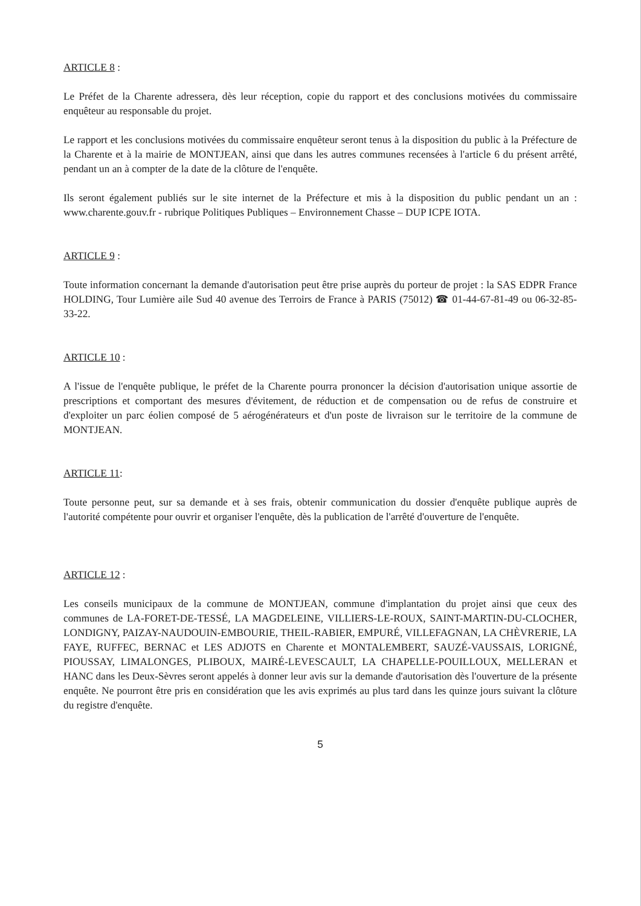ARTICLE 8 :
Le Préfet de la Charente adressera, dès leur réception, copie du rapport et des conclusions motivées du commissaire enquêteur au responsable du projet.
Le rapport et les conclusions motivées du commissaire enquêteur seront tenus à la disposition du public à la Préfecture de la Charente et à la mairie de MONTJEAN, ainsi que dans les autres communes recensées à l'article 6 du présent arrêté, pendant un an à compter de la date de la clôture de l'enquête.
Ils seront également publiés sur le site internet de la Préfecture et mis à la disposition du public pendant un an : www.charente.gouv.fr - rubrique Politiques Publiques – Environnement Chasse – DUP ICPE IOTA.
ARTICLE 9 :
Toute information concernant la demande d'autorisation peut être prise auprès du porteur de projet : la SAS EDPR France HOLDING, Tour Lumière aile Sud 40 avenue des Terroirs de France à PARIS (75012) ☎ 01-44-67-81-49 ou 06-32-85-33-22.
ARTICLE 10 :
A l'issue de l'enquête publique, le préfet de la Charente pourra prononcer la décision d'autorisation unique assortie de prescriptions et comportant des mesures d'évitement, de réduction et de compensation ou de refus de construire et d'exploiter un parc éolien composé de 5 aérogénérateurs et d'un poste de livraison sur le territoire de la commune de MONTJEAN.
ARTICLE 11:
Toute personne peut, sur sa demande et à ses frais, obtenir communication du dossier d'enquête publique auprès de l'autorité compétente pour ouvrir et organiser l'enquête, dès la publication de l'arrêté d'ouverture de l'enquête.
ARTICLE 12 :
Les conseils municipaux de la commune de MONTJEAN, commune d'implantation du projet ainsi que ceux des communes de LA-FORET-DE-TESSÉ, LA MAGDELEINE, VILLIERS-LE-ROUX, SAINT-MARTIN-DU-CLOCHER, LONDIGNY, PAIZAY-NAUDOUIN-EMBOURIE, THEIL-RABIER, EMPURÉ, VILLEFAGNAN, LA CHÈVRERIE, LA FAYE, RUFFEC, BERNAC et LES ADJOTS en Charente et MONTALEMBERT, SAUZÉ-VAUSSAIS, LORIGNÉ, PIOUSSAY, LIMALONGES, PLIBOUX, MAIRÉ-LEVESCAULT, LA CHAPELLE-POUILLOUX, MELLERAN et HANC dans les Deux-Sèvres seront appelés à donner leur avis sur la demande d'autorisation dès l'ouverture de la présente enquête. Ne pourront être pris en considération que les avis exprimés au plus tard dans les quinze jours suivant la clôture du registre d'enquête.
5